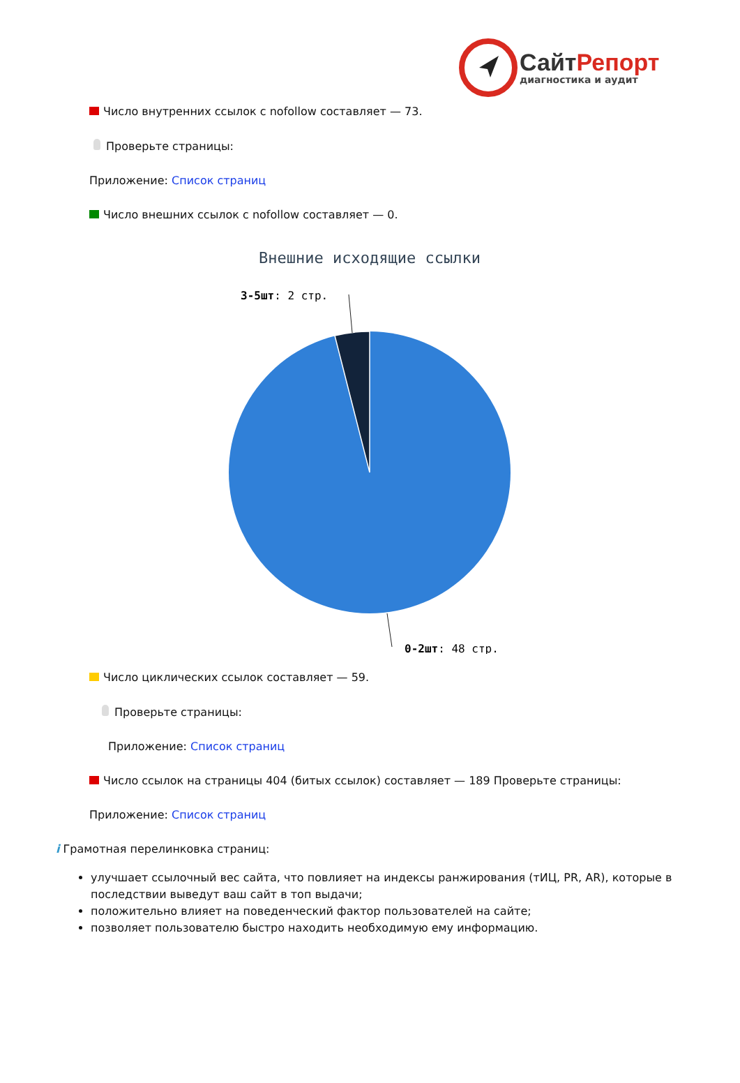СайтРепорт
диагностика и аудит
Число внутренних ссылок с nofollow составляет — 73.
Проверьте страницы:
Приложение: Список страниц
Число внешних ссылок с nofollow составляет — 0.
Внешние исходящие ссылки
3-5шт: 2 стр.
0-2шт: 48 стр.
Число циклических ссылок составляет — 59.
Проверьте страницы:
Приложение: Список страниц
Число ссылок на страницы 404 (битых ссылок) составляет — 189 Проверьте страницы:
Приложение: Список страниц
i Грамотная перелинковка страниц:
улучшает ссылочный вес сайта, что повлияет на индексы ранжирования (тИЦ, PR, AR), которые в последствии выведут ваш сайт в топ выдачи;
положительно влияет на поведенческий фактор пользователей на сайте;
позволяет пользователю быстро находить необходимую ему информацию.